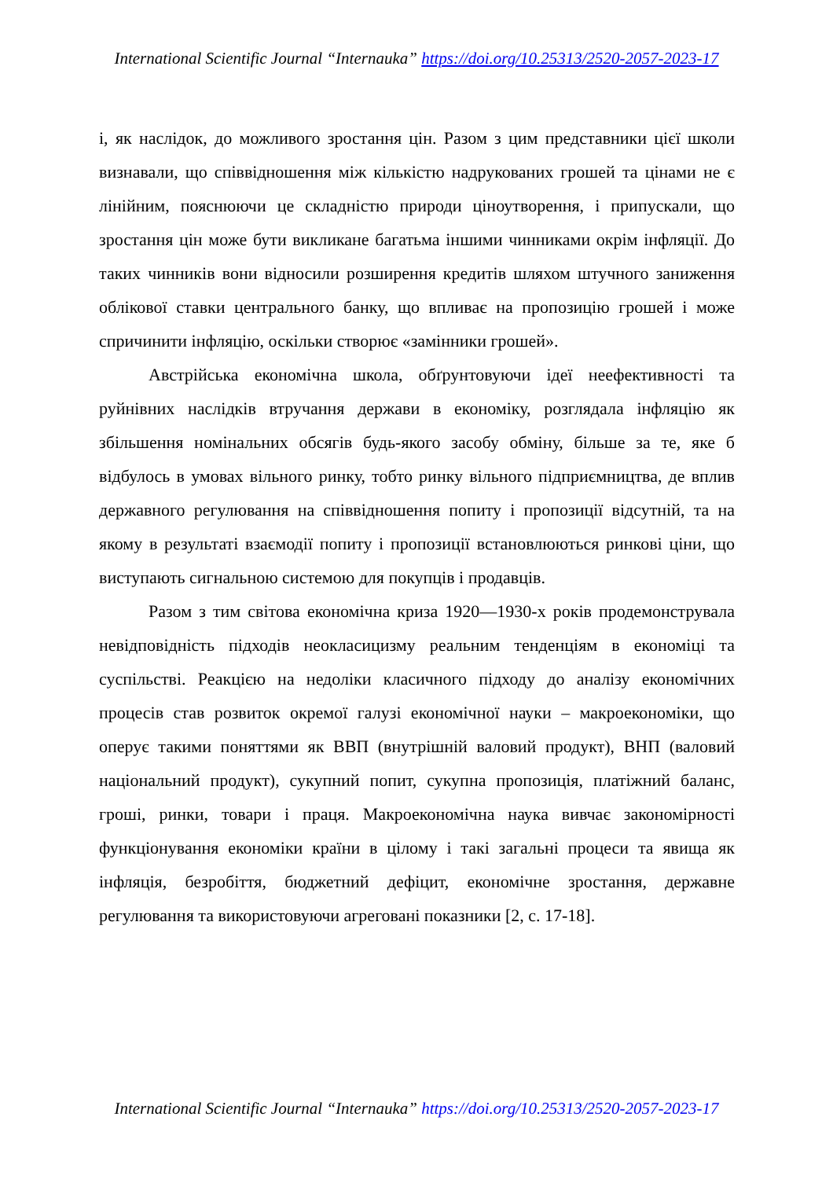International Scientific Journal “Internauka” https://doi.org/10.25313/2520-2057-2023-17
і, як наслідок, до можливого зростання цін. Разом з цим представники цієї школи визнавали, що співвідношення між кількістю надрукованих грошей та цінами не є лінійним, пояснюючи це складністю природи ціноутворення, і припускали, що зростання цін може бути викликане багатьма іншими чинниками окрім інфляції. До таких чинників вони відносили розширення кредитів шляхом штучного заниження облікової ставки центрального банку, що впливає на пропозицію грошей і може спричинити інфляцію, оскільки створює «замінники грошей».
Австрійська економічна школа, обґрунтовуючи ідеї неефективності та руйнівних наслідків втручання держави в економіку, розглядала інфляцію як збільшення номінальних обсягів будь-якого засобу обміну, більше за те, яке б відбулось в умовах вільного ринку, тобто ринку вільного підприємництва, де вплив державного регулювання на співвідношення попиту і пропозиції відсутній, та на якому в результаті взаємодії попиту і пропозиції встановлюються ринкові ціни, що виступають сигнальною системою для покупців і продавців.
Разом з тим світова економічна криза 1920—1930-х років продемонструвала невідповідність підходів неокласицизму реальним тенденціям в економіці та суспільстві. Реакцією на недоліки класичного підходу до аналізу економічних процесів став розвиток окремої галузі економічної науки – макроекономіки, що оперує такими поняттями як ВВП (внутрішній валовий продукт), ВНП (валовий національний продукт), сукупний попит, сукупна пропозиція, платіжний баланс, гроші, ринки, товари і праця. Макроекономічна наука вивчає закономірності функціонування економіки країни в цілому і такі загальні процеси та явища як інфляція, безробіття, бюджетний дефіцит, економічне зростання, державне регулювання та використовуючи агреговані показники [2, с. 17-18].
International Scientific Journal “Internauka” https://doi.org/10.25313/2520-2057-2023-17